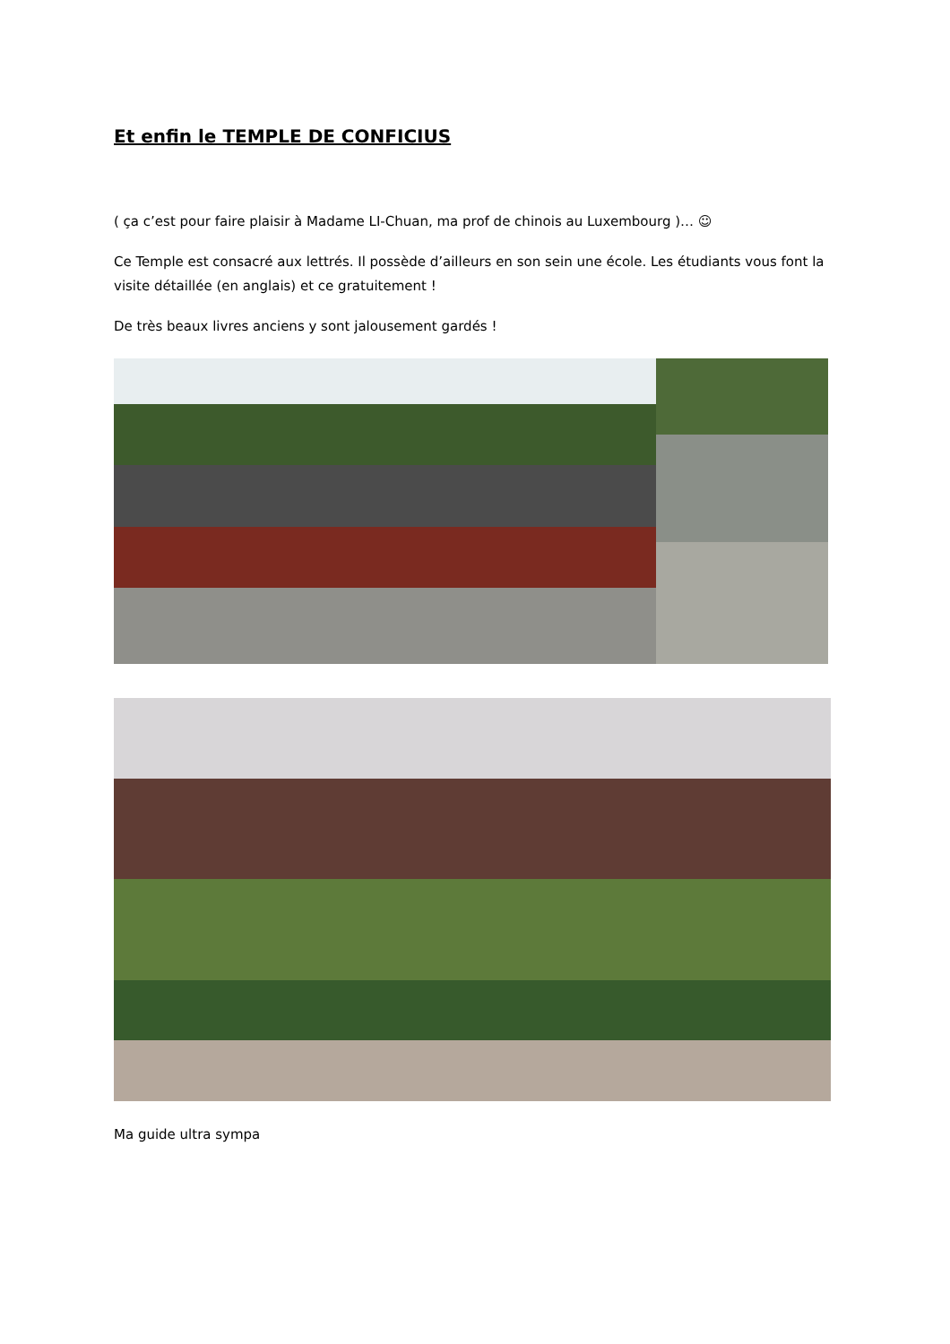Et enfin le TEMPLE DE CONFICIUS
( ça c’est pour faire plaisir à Madame LI-Chuan, ma prof de chinois au Luxembourg )… ☺
Ce Temple est consacré aux lettrés. Il possède d’ailleurs en son sein une école. Les étudiants vous font la visite détaillée (en anglais) et ce gratuitement !
De très beaux livres anciens y sont jalousement gardés !
Ma guide ultra sympa